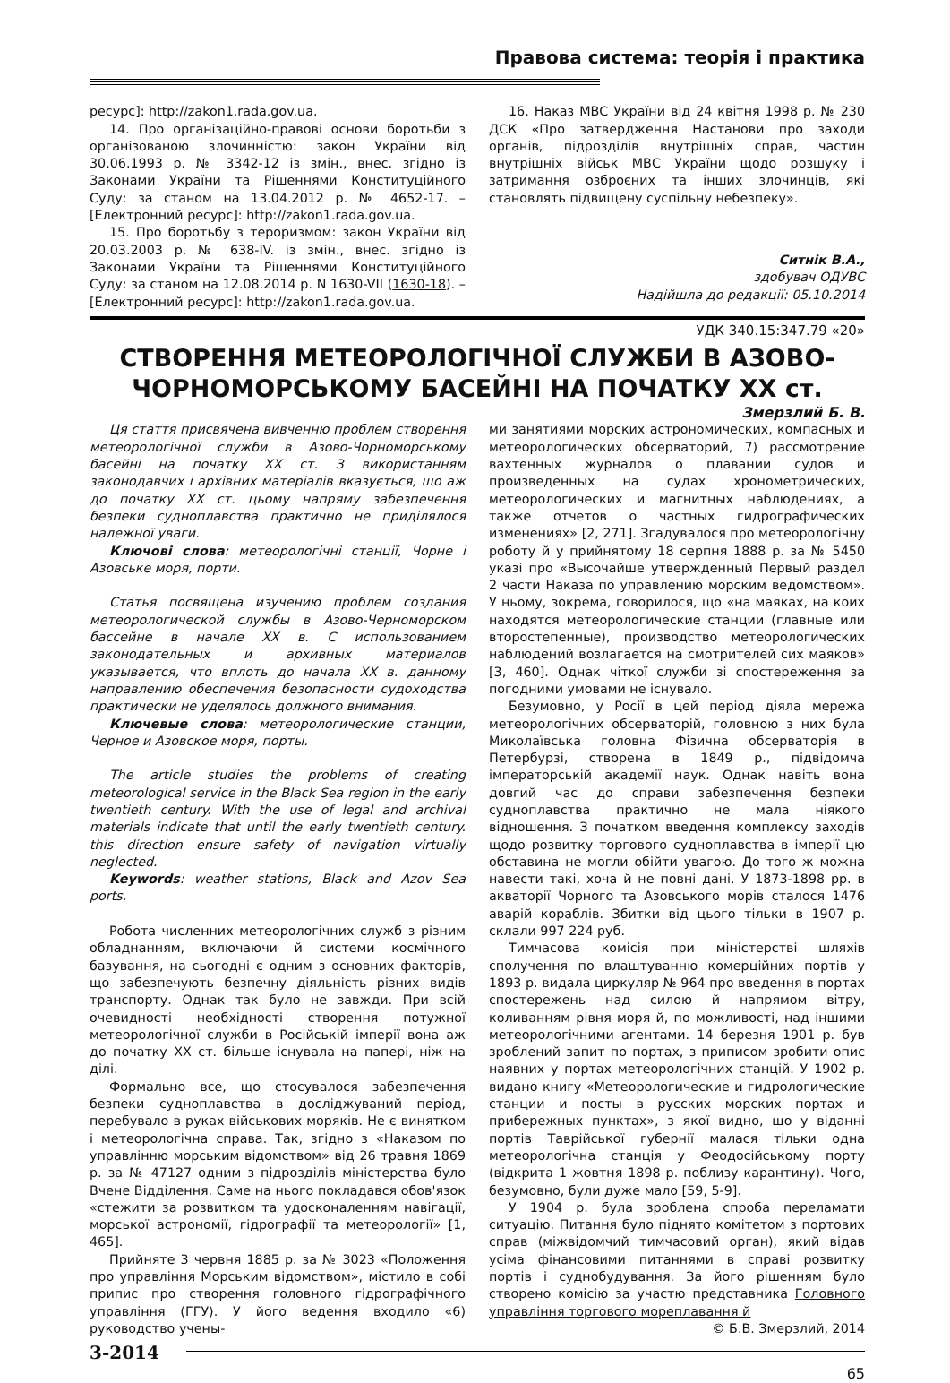Правова система: теорія і практика
ресурс]: http://zakon1.rada.gov.ua.
14. Про організаційно-правові основи боротьби з організованою злочинністю: закон України від 30.06.1993 р. № 3342-12 із змін., внес. згідно із Законами України та Рішеннями Конституційного Суду: за станом на 13.04.2012 р. № 4652-17. – [Електронний ресурс]: http://zakon1.rada.gov.ua.
15. Про боротьбу з тероризмом: закон України від 20.03.2003 р. № 638-IV. із змін., внес. згідно із Законами України та Рішеннями Конституційного Суду: за станом на 12.08.2014 р. N 1630-VII (1630-18). – [Електронний ресурс]: http://zakon1.rada.gov.ua.
16. Наказ МВС України від 24 квітня 1998 р. № 230 ДСК «Про затвердження Настанови про заходи органів, підрозділів внутрішніх справ, частин внутрішніх військ МВС України щодо розшуку і затримання озброєних та інших злочинців, які становлять підвищену суспільну небезпеку».
Ситнік В.А.,
здобувач ОДУВС
Надійшла до редакції: 05.10.2014
УДК 340.15:347.79 «20»
СТВОРЕННЯ МЕТЕОРОЛОГІЧНОЇ СЛУЖБИ В АЗОВО-
ЧОРНОМОРСЬКОМУ БАСЕЙНІ НА ПОЧАТКУ XX ст.
Змерзлий Б. В.
Ця стаття присвячена вивченню проблем створення метеорологічної служби в Азово-Чорноморському басейні на початку XX ст. З використанням законодавчих і архівних матеріалів вказується, що аж до початку XX ст. цьому напряму забезпечення безпеки судноплавства практично не приділялося належної уваги.
Ключові слова: метеорологічні станції, Чорне і Азовське моря, порти.
Статья посвящена изучению проблем создания метеорологической службы в Азово-Черноморском бассейне в начале XX в. С использованием законодательных и архивных материалов указывается, что вплоть до начала XX в. данному направлению обеспечения безопасности судоходства практически не уделялось должного внимания.
Ключевые слова: метеорологические станции, Черное и Азовское моря, порты.
The article studies the problems of creating meteorological service in the Black Sea region in the early twentieth century. With the use of legal and archival materials indicate that until the early twentieth century. this direction ensure safety of navigation virtually neglected.
Keywords: weather stations, Black and Azov Sea ports.
Робота численних метеорологічних служб з різним обладнанням, включаючи й системи космічного базування, на сьогодні є одним з основних факторів, що забезпечують безпечну діяльність різних видів транспорту. Однак так було не завжди. При всій очевидності необхідності створення потужної метеорологічної служби в Російській імперії вона аж до початку XX ст. більше існувала на папері, ніж на ділі.
Формально все, що стосувалося забезпечення безпеки судноплавства в досліджуваний період, перебувало в руках військових моряків. Не є винятком і метеорологічна справа. Так, згідно з «Наказом по управлінню морським відомством» від 26 травня 1869 р. за № 47127 одним з підрозділів міністерства було Вчене Відділення. Саме на нього покладався обов'язок «стежити за розвитком та удосконаленням навігації, морської астрономії, гідрографії та метеорології» [1, 465].
Прийняте 3 червня 1885 р. за № 3023 «Положення про управління Морським відомством», містило в собі припис про створення головного гідрографічного управління (ГГУ). У його ведення входило «6) руководство учены-
ми занятиями морских астрономических, компасных и метеорологических обсерваторий, 7) рассмотрение вахтенных журналов о плавании судов и произведенных на судах хронометрических, метеорологических и магнитных наблюдениях, а также отчетов о частных гидрографических изменениях» [2, 271]. Згадувалося про метеорологічну роботу й у прийнятому 18 серпня 1888 р. за № 5450 указі про «Высочайше утвержденный Первый раздел 2 части Наказа по управлению морским ведомством». У ньому, зокрема, говорилося, що «на маяках, на коих находятся метеорологические станции (главные или второстепенные), производство метеорологических наблюдений возлагается на смотрителей сих маяков» [3, 460]. Однак чіткої служби зі спостереження за погодними умовами не існувало.
Безумовно, у Росії в цей період діяла мережа метеорологічних обсерваторій, головною з них була Миколаївська головна Фізична обсерваторія в Петербурзі, створена в 1849 р., підвідомча імператорській академії наук. Однак навіть вона довгий час до справи забезпечення безпеки судноплавства практично не мала ніякого відношення. З початком введення комплексу заходів щодо розвитку торгового судноплавства в імперії цю обставина не могли обійти увагою. До того ж можна навести такі, хоча й не повні дані. У 1873-1898 рр. в акваторії Чорного та Азовського морів сталося 1476 аварій кораблів. Збитки від цього тільки в 1907 р. склали 997 224 руб.
Тимчасова комісія при міністерстві шляхів сполучення по влаштуванню комерційних портів у 1893 р. видала циркуляр № 964 про введення в портах спостережень над силою й напрямом вітру, коливанням рівня моря й, по можливості, над іншими метеорологічними агентами. 14 березня 1901 р. був зроблений запит по портах, з приписом зробити опис наявних у портах метеорологічних станцій. У 1902 р. видано книгу «Метеорологические и гидрологические станции и посты в русских морских портах и прибережных пунктах», з якої видно, що у віданні портів Таврійської губернії малася тільки одна метеорологічна станція у Феодосійському порту (відкрита 1 жовтня 1898 р. поблизу карантину). Чого, безумовно, були дуже мало [59, 5-9].
У 1904 р. була зроблена спроба переламати ситуацію. Питання було піднято комітетом з портових справ (міжвідомчий тимчасовий орган), який відав усіма фінансовими питаннями в справі розвитку портів і суднобудування. За його рішенням було створено комісію за участю представника Головного управління торгового мореплавання й
© Б.В. Змерзлий, 2014
3-2014
65